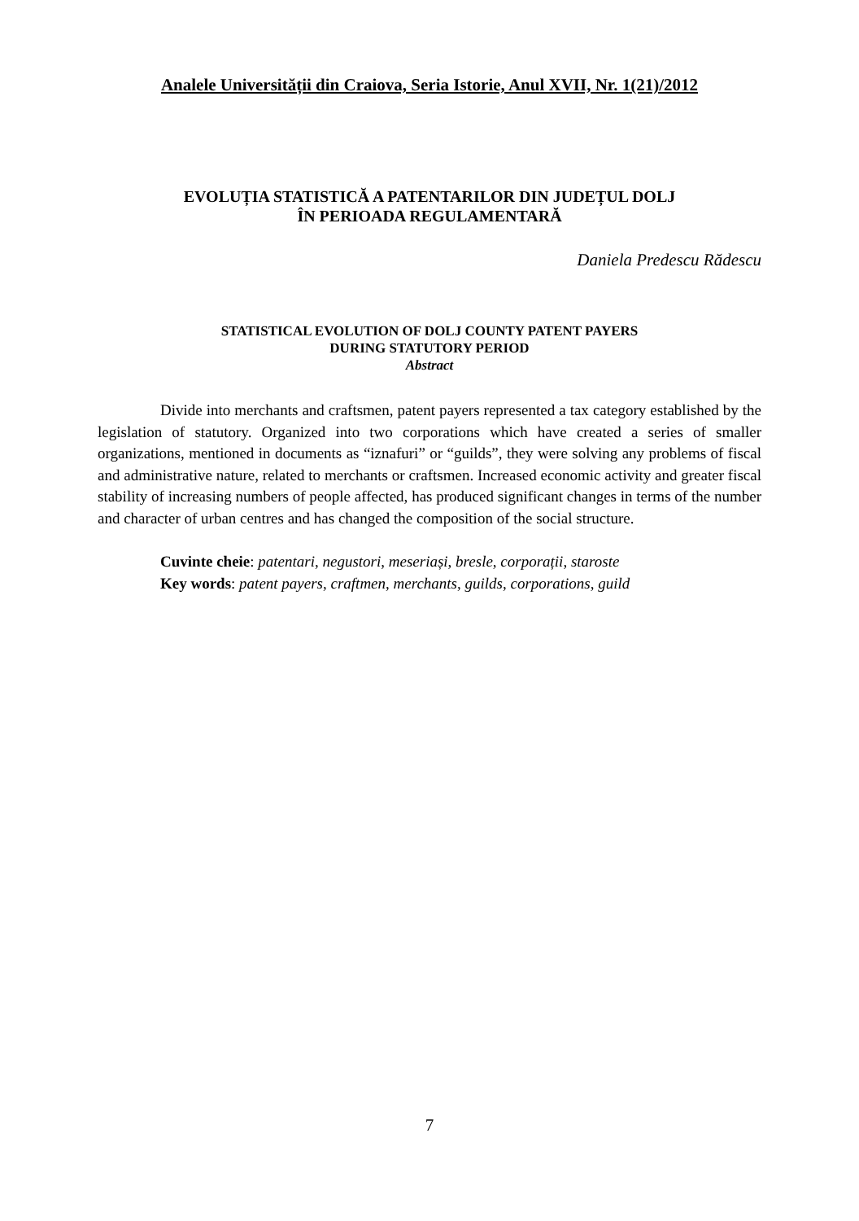Analele Universității din Craiova, Seria Istorie, Anul XVII, Nr. 1(21)/2012
EVOLUȚIA STATISTICĂ A PATENTARILOR DIN JUDEȚUL DOLJ
ÎN PERIOADA REGULAMENTARĂ
Daniela Predescu Rădescu
STATISTICAL EVOLUTION OF DOLJ COUNTY PATENT PAYERS
DURING STATUTORY PERIOD
Abstract
Divide into merchants and craftsmen, patent payers represented a tax category established by the legislation of statutory. Organized into two corporations which have created a series of smaller organizations, mentioned in documents as “iznafuri” or “guilds”, they were solving any problems of fiscal and administrative nature, related to merchants or craftsmen. Increased economic activity and greater fiscal stability of increasing numbers of people affected, has produced significant changes in terms of the number and character of urban centres and has changed the composition of the social structure.
Cuvinte cheie: patentari, negustori, meseriași, bresle, corporații, staroste
Key words: patent payers, craftmen, merchants, guilds, corporations, guild
7